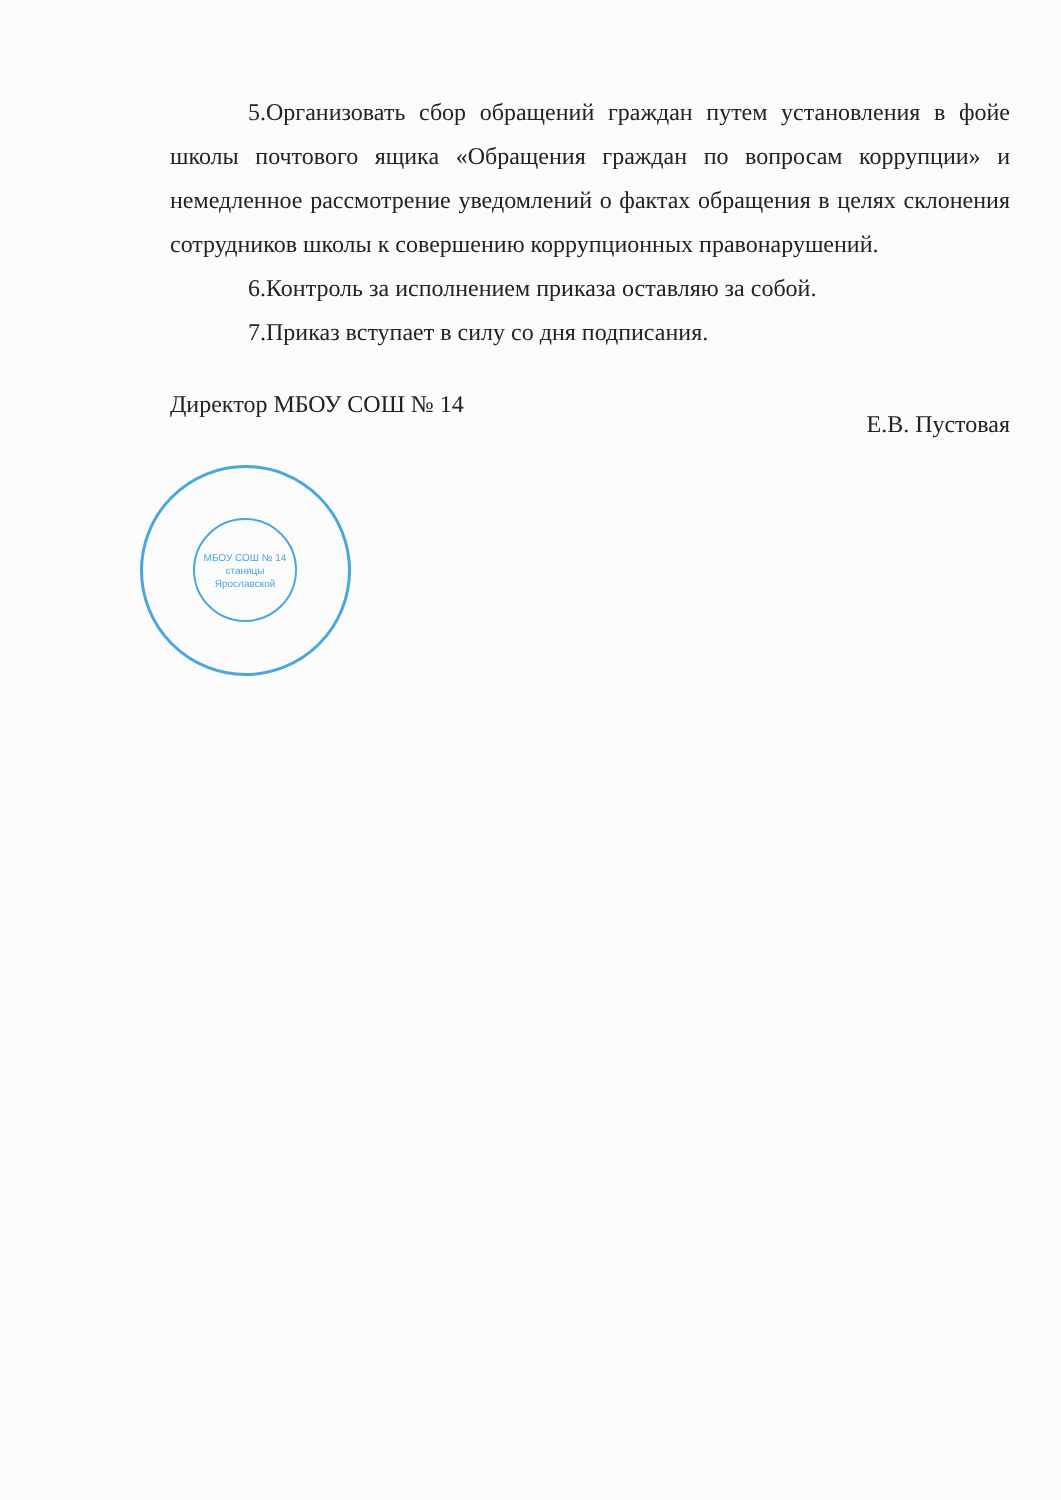5.Организовать сбор обращений граждан путем установления в фойе школы почтового ящика «Обращения граждан по вопросам коррупции» и немедленное рассмотрение уведомлений о фактах обращения в целях склонения сотрудников школы к совершению коррупционных правонарушений.
6.Контроль за исполнением приказа оставляю за собой.
7.Приказ вступает в силу со дня подписания.
Директор МБОУ СОШ № 14 Е.В. Пустовая
МБОУ СОШ № 14
станицы
Ярославской